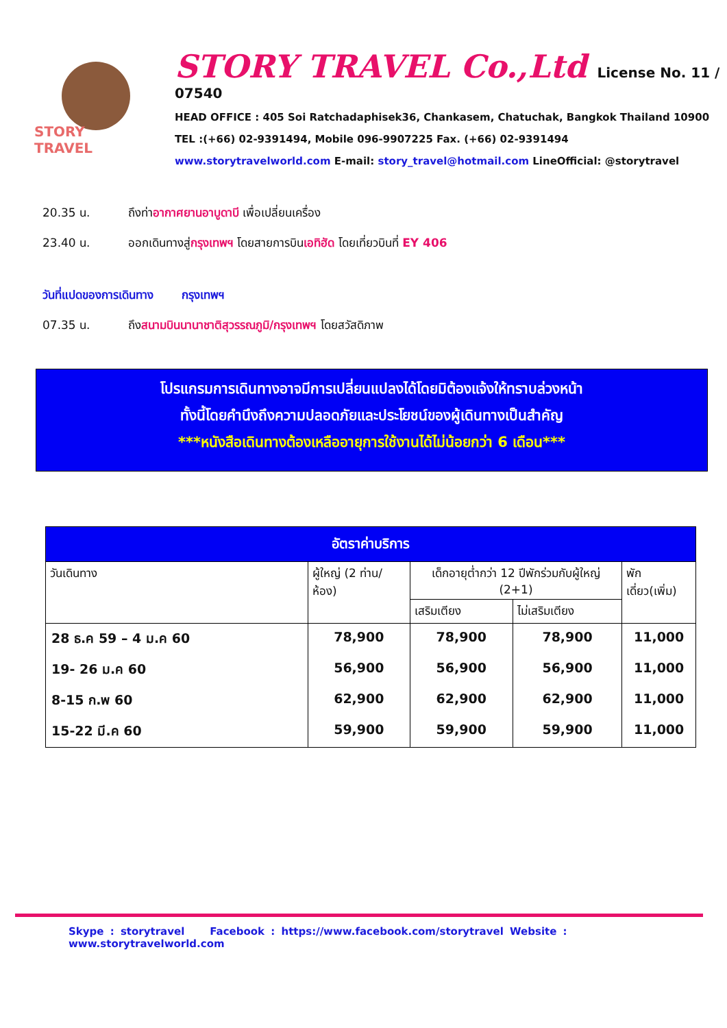STORY TRAVEL
STORY TRAVEL Co.,Ltd License No. 11 / 07540
HEAD OFFICE : 405 Soi Ratchadaphisek36, Chankasem, Chatuchak, Bangkok Thailand 10900
TEL :(+66) 02-9391494, Mobile 096-9907225 Fax. (+66) 02-9391494
www.storytravelworld.com E-mail: story_travel@hotmail.com LineOfficial: @storytravel
20.35 น. ถึงท่าอากาศยานอาบูดาบี เพื่อเปลี่ยนเครื่อง
23.40 น. ออกเดินทางสู่กรุงเทพฯ โดยสายการบินเอทิฮัด โดยเที่ยวบินที่ EY 406
วันที่แปดของการเดินทาง กรุงเทพฯ
07.35 น. ถึงสนามบินนานาชาติสุวรรณภูมิ/กรุงเทพฯ โดยสวัสดิภาพ
โปรแกรมการเดินทางอาจมีการเปลี่ยนแปลงได้โดยมิต้องแจ้งให้ทราบล่วงหน้า
ทั้งนี้โดยคำนึงถึงความปลอดภัยและประโยชน์ของผู้เดินทางเป็นสำคัญ
***หนังสือเดินทางต้องเหลืออายุการใช้งานได้ไม่น้อยกว่า 6 เดือน***
| อัตราค่าบริการ | | | | |
| --- | --- | --- | --- | --- |
| วันเดินทาง | ผู้ใหญ่ (2 ท่าน/ห้อง) | เด็กอายุต่ำกว่า 12 ปีพักร่วมกับผู้ใหญ่ (2+1) | | พักเดี่ยว(เพิ่ม) |
| | | เสริมเตียง | ไม่เสริมเตียง | |
| 28 ธ.ค 59 – 4 ม.ค 60 | 78,900 | 78,900 | 78,900 | 11,000 |
| 19- 26 ม.ค 60 | 56,900 | 56,900 | 56,900 | 11,000 |
| 8-15 ก.พ 60 | 62,900 | 62,900 | 62,900 | 11,000 |
| 15-22 มี.ค 60 | 59,900 | 59,900 | 59,900 | 11,000 |
Skype : storytravel Facebook : https://www.facebook.com/storytravel Website : www.storytravelworld.com